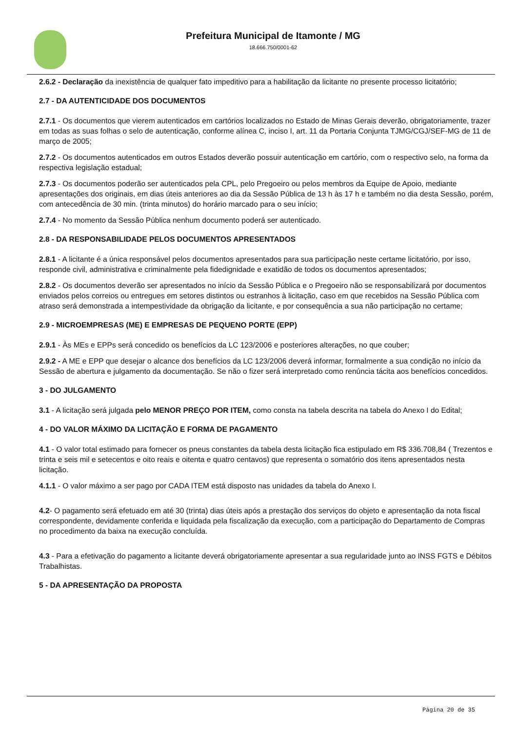Prefeitura Municipal de Itamonte / MG
18.666.750/0001-62
2.6.2 - Declaração da inexistência de qualquer fato impeditivo para a habilitação da licitante no presente processo licitatório;
2.7 - DA AUTENTICIDADE DOS DOCUMENTOS
2.7.1 - Os documentos que vierem autenticados em cartórios localizados no Estado de Minas Gerais deverão, obrigatoriamente, trazer em todas as suas folhas o selo de autenticação, conforme alínea C, inciso I, art. 11 da Portaria Conjunta TJMG/CGJ/SEF-MG de 11 de março de 2005;
2.7.2 - Os documentos autenticados em outros Estados deverão possuir autenticação em cartório, com o respectivo selo, na forma da respectiva legislação estadual;
2.7.3 - Os documentos poderão ser autenticados pela CPL, pelo Pregoeiro ou pelos membros da Equipe de Apoio, mediante apresentações dos originais, em dias úteis anteriores ao dia da Sessão Pública de 13 h às 17 h e também no dia desta Sessão, porém, com antecedência de 30 min. (trinta minutos) do horário marcado para o seu início;
2.7.4 - No momento da Sessão Pública nenhum documento poderá ser autenticado.
2.8 - DA RESPONSABILIDADE PELOS DOCUMENTOS APRESENTADOS
2.8.1 - A licitante é a única responsável pelos documentos apresentados para sua participação neste certame licitatório, por isso, responde civil, administrativa e criminalmente pela fidedignidade e exatidão de todos os documentos apresentados;
2.8.2 - Os documentos deverão ser apresentados no início da Sessão Pública e o Pregoeiro não se responsabilizará por documentos enviados pelos correios ou entregues em setores distintos ou estranhos à licitação, caso em que recebidos na Sessão Pública com atraso será demonstrada a intempestividade da obrigação da licitante, e por consequência a sua não participação no certame;
2.9 - MICROEMPRESAS (ME) E EMPRESAS DE PEQUENO PORTE (EPP)
2.9.1 - Às MEs e EPPs será concedido os benefícios da LC 123/2006 e posteriores alterações, no que couber;
2.9.2 - A ME e EPP que desejar o alcance dos benefícios da LC 123/2006 deverá informar, formalmente a sua condição no início da Sessão de abertura e julgamento da documentação. Se não o fizer será interpretado como renúncia tácita aos benefícios concedidos.
3 - DO JULGAMENTO
3.1 - A licitação será julgada pelo MENOR PREÇO POR ITEM, como consta na tabela descrita na tabela do Anexo I do Edital;
4 - DO VALOR MÁXIMO DA LICITAÇÃO E FORMA DE PAGAMENTO
4.1 - O valor total estimado para fornecer os pneus constantes da tabela desta licitação fica estipulado em R$ 336.708,84 ( Trezentos e trinta e seis mil e setecentos e oito reais e oitenta e quatro centavos) que representa o somatório dos itens apresentados nesta licitação.
4.1.1 - O valor máximo a ser pago por CADA ITEM está disposto nas unidades da tabela do Anexo I.
4.2- O pagamento será efetuado em até 30 (trinta) dias úteis após a prestação dos serviços do objeto e apresentação da nota fiscal correspondente, devidamente conferida e liquidada pela fiscalização da execução, com a participação do Departamento de Compras no procedimento da baixa na execução concluída.
4.3 - Para a efetivação do pagamento a licitante deverá obrigatoriamente apresentar a sua regularidade junto ao INSS FGTS e Débitos Trabalhistas.
5 - DA APRESENTAÇÃO DA PROPOSTA
Página 20 de 35